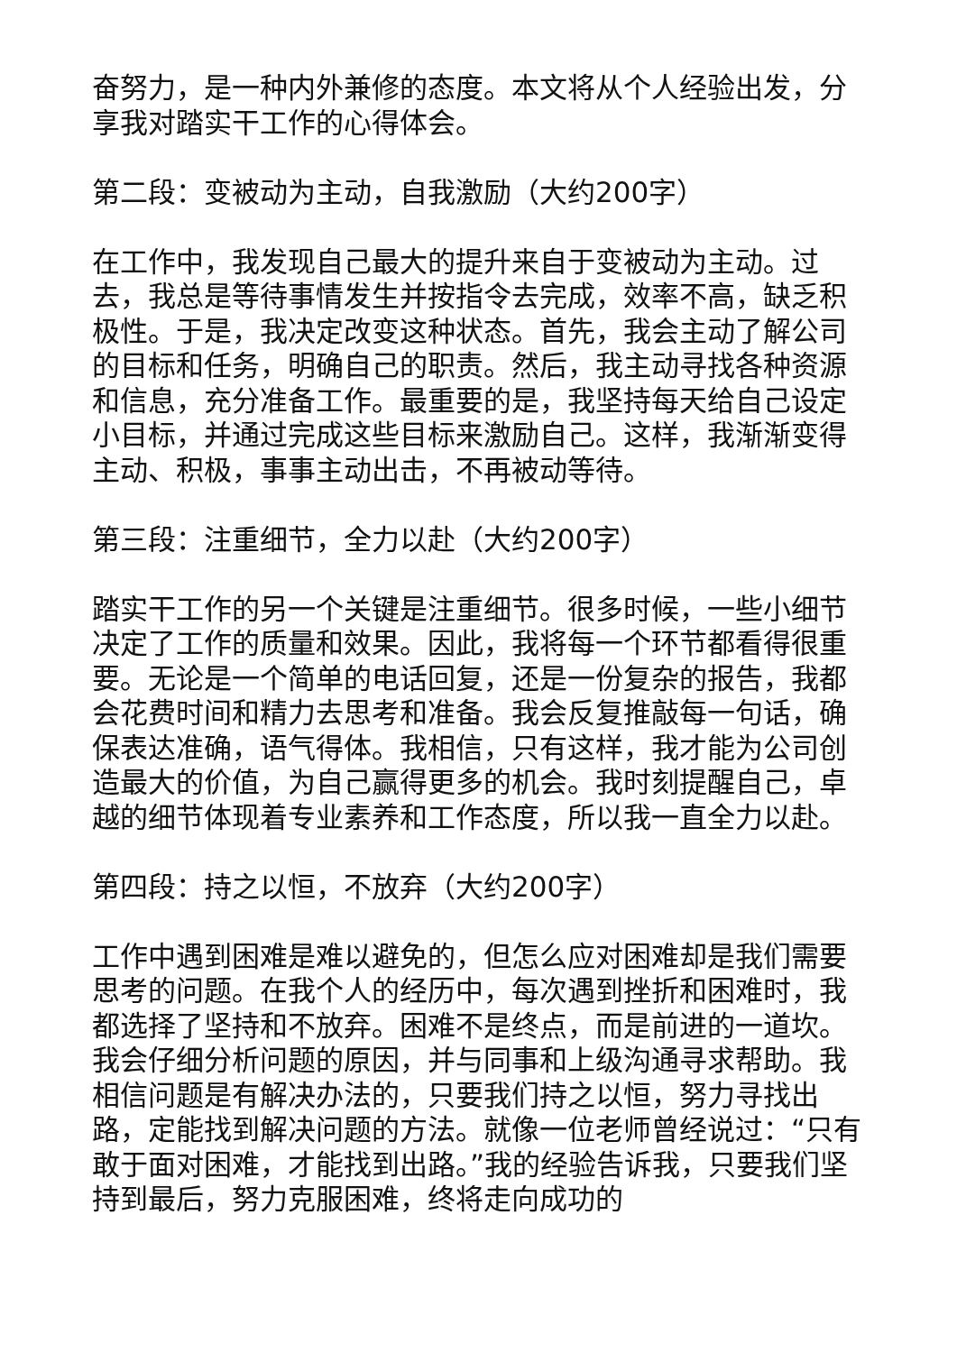奋努力，是一种内外兼修的态度。本文将从个人经验出发，分享我对踏实干工作的心得体会。
第二段：变被动为主动，自我激励（大约200字）
在工作中，我发现自己最大的提升来自于变被动为主动。过去，我总是等待事情发生并按指令去完成，效率不高，缺乏积极性。于是，我决定改变这种状态。首先，我会主动了解公司的目标和任务，明确自己的职责。然后，我主动寻找各种资源和信息，充分准备工作。最重要的是，我坚持每天给自己设定小目标，并通过完成这些目标来激励自己。这样，我渐渐变得主动、积极，事事主动出击，不再被动等待。
第三段：注重细节，全力以赴（大约200字）
踏实干工作的另一个关键是注重细节。很多时候，一些小细节决定了工作的质量和效果。因此，我将每一个环节都看得很重要。无论是一个简单的电话回复，还是一份复杂的报告，我都会花费时间和精力去思考和准备。我会反复推敲每一句话，确保表达准确，语气得体。我相信，只有这样，我才能为公司创造最大的价值，为自己赢得更多的机会。我时刻提醒自己，卓越的细节体现着专业素养和工作态度，所以我一直全力以赴。
第四段：持之以恒，不放弃（大约200字）
工作中遇到困难是难以避免的，但怎么应对困难却是我们需要思考的问题。在我个人的经历中，每次遇到挫折和困难时，我都选择了坚持和不放弃。困难不是终点，而是前进的一道坎。我会仔细分析问题的原因，并与同事和上级沟通寻求帮助。我相信问题是有解决办法的，只要我们持之以恒，努力寻找出路，定能找到解决问题的方法。就像一位老师曾经说过：“只有敢于面对困难，才能找到出路。”我的经验告诉我，只要我们坚持到最后，努力克服困难，终将走向成功的